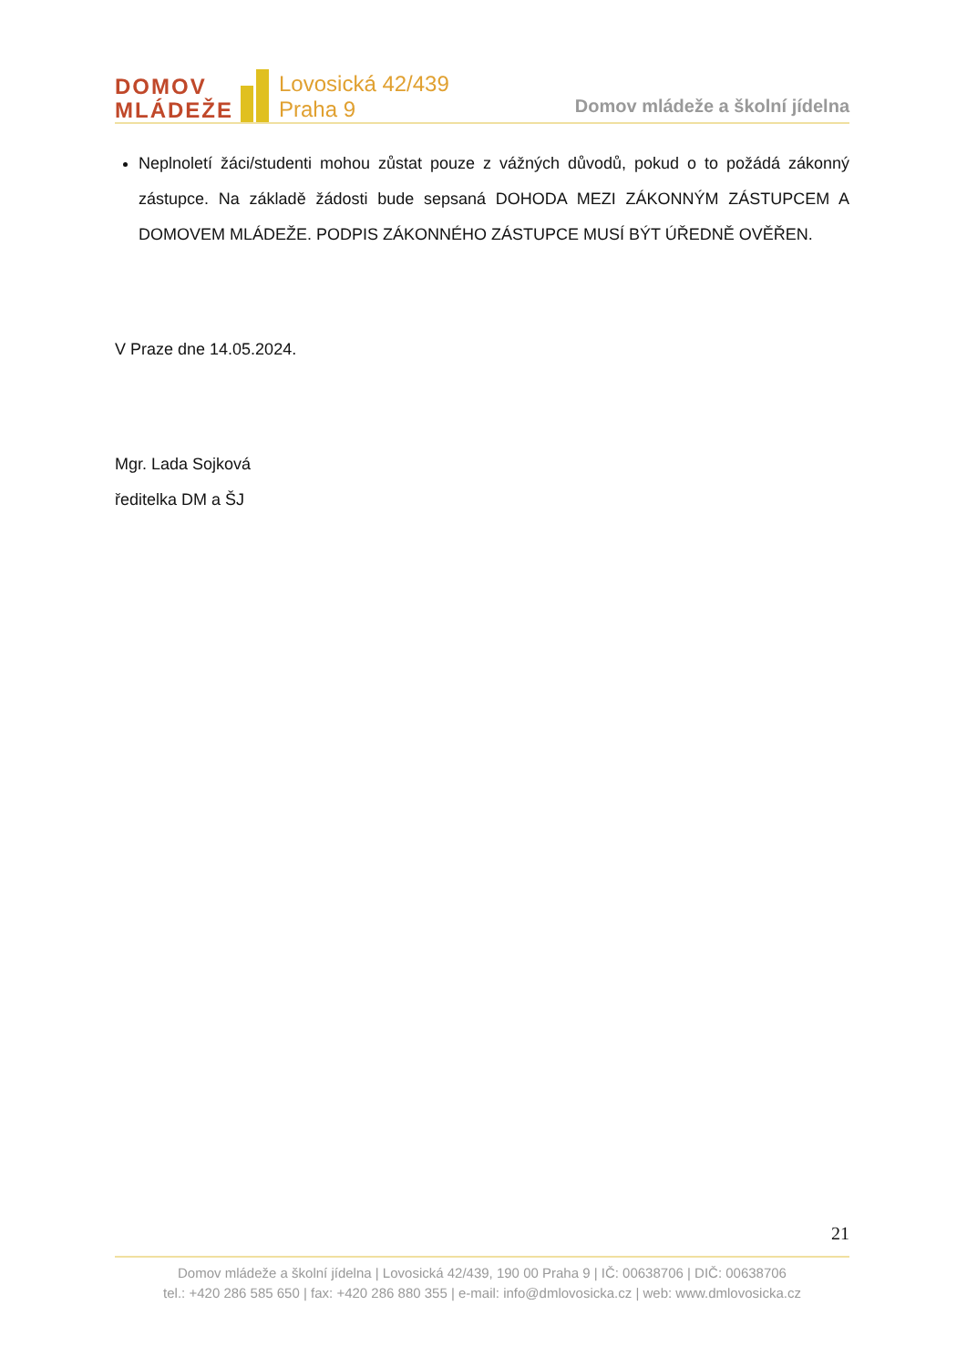DOMOV
MLÁDEŽE
Lovosická 42/439
Praha 9
Domov mládeže a školní jídelna
Neplnoletí žáci/studenti mohou zůstat pouze z vážných důvodů, pokud o to požádá zákonný zástupce. Na základě žádosti bude sepsaná DOHODA MEZI ZÁKONNÝM ZÁSTUPCEM A DOMOVEM MLÁDEŽE. PODPIS ZÁKONNÉHO ZÁSTUPCE MUSÍ BÝT ÚŘEDNĚ OVĚŘEN.
V Praze dne 14.05.2024.
Mgr. Lada Sojková
ředitelka DM a ŠJ
21
Domov mládeže a školní jídelna | Lovosická 42/439, 190 00 Praha 9 | IČ: 00638706 | DIČ: 00638706
tel.: +420 286 585 650 | fax: +420 286 880 355 | e-mail: info@dmlovosicka.cz | web: www.dmlovosicka.cz